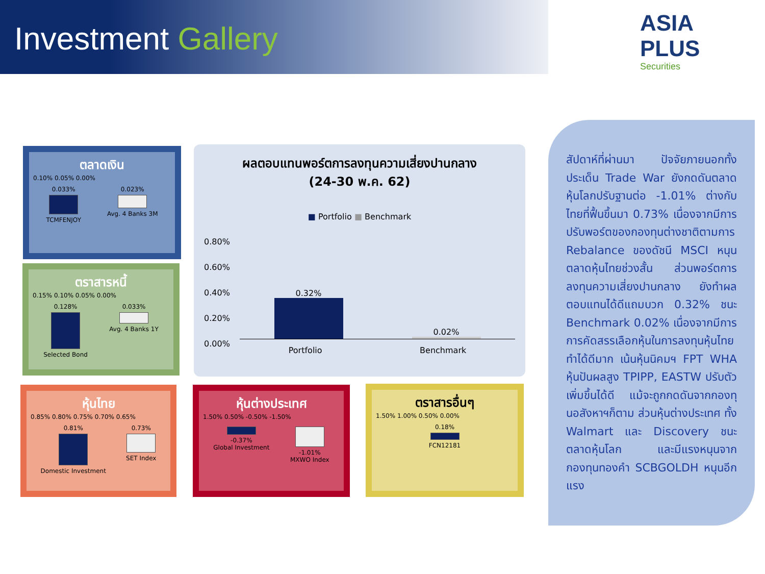Investment Gallery
ASIA PLUS
Securities
ตลาดเงิน
0.10% 0.05% 0.00%
0.033%
TCMFENJOY
0.023%
Avg. 4 Banks 3M
ตราสารหนี้
0.15% 0.10% 0.05% 0.00%
0.128%
Selected Bond
0.033%
Avg. 4 Banks 1Y
หุ้นไทย
0.85% 0.80% 0.75% 0.70% 0.65%
0.81%
Domestic Investment
0.73%
SET Index
หุ้นต่างประเทศ
1.50% 0.50% -0.50% -1.50%
-0.37%
Global Investment
-1.01%
MXWO Index
ตราสารอื่นๆ
1.50% 1.00% 0.50% 0.00%
0.18%
FCN12181
ผลตอบแทนพอร์ตการลงทุนความเสี่ยงปานกลาง
(24-30 พ.ค. 62)
■ Portfolio ■ Benchmark
0.80%
0.60%
0.40%
0.20%
0.00%
0.32%
0.02%
Portfolio Benchmark
สัปดาห์ที่ผ่านมา ปัจจัยภายนอกทั้งประเด็น Trade War ยังกดดันตลาดหุ้นโลกปรับฐานต่อ -1.01% ต่างกับไทยที่ฟื้นขึ้นมา 0.73% เนื่องจากมีการปรับพอร์ตของกองทุนต่างชาติตามการ Rebalance ของดัชนี MSCI หนุนตลาดหุ้นไทยช่วงสั้น ส่วนพอร์ตการลงทุนความเสี่ยงปานกลาง ยังทำผลตอบแทนได้ดีแถมบวก 0.32% ชนะ Benchmark 0.02% เนื่องจากมีการการคัดสรรเลือกหุ้นในการลงทุนหุ้นไทยทำได้ดีมาก เน้นหุ้นนิคมฯ FPT WHA หุ้นปันผลสูง TPIPP, EASTW ปรับตัวเพิ่มขึ้นได้ดี แม้จะถูกกดดันจากกองทุนอสังหาฯก็ตาม ส่วนหุ้นต่างประเทศ ทั้ง Walmart และ Discovery ชนะตลาดหุ้นโลก และมีแรงหนุนจากกองทุนทองคำ SCBGOLDH หนุนอีกแรง